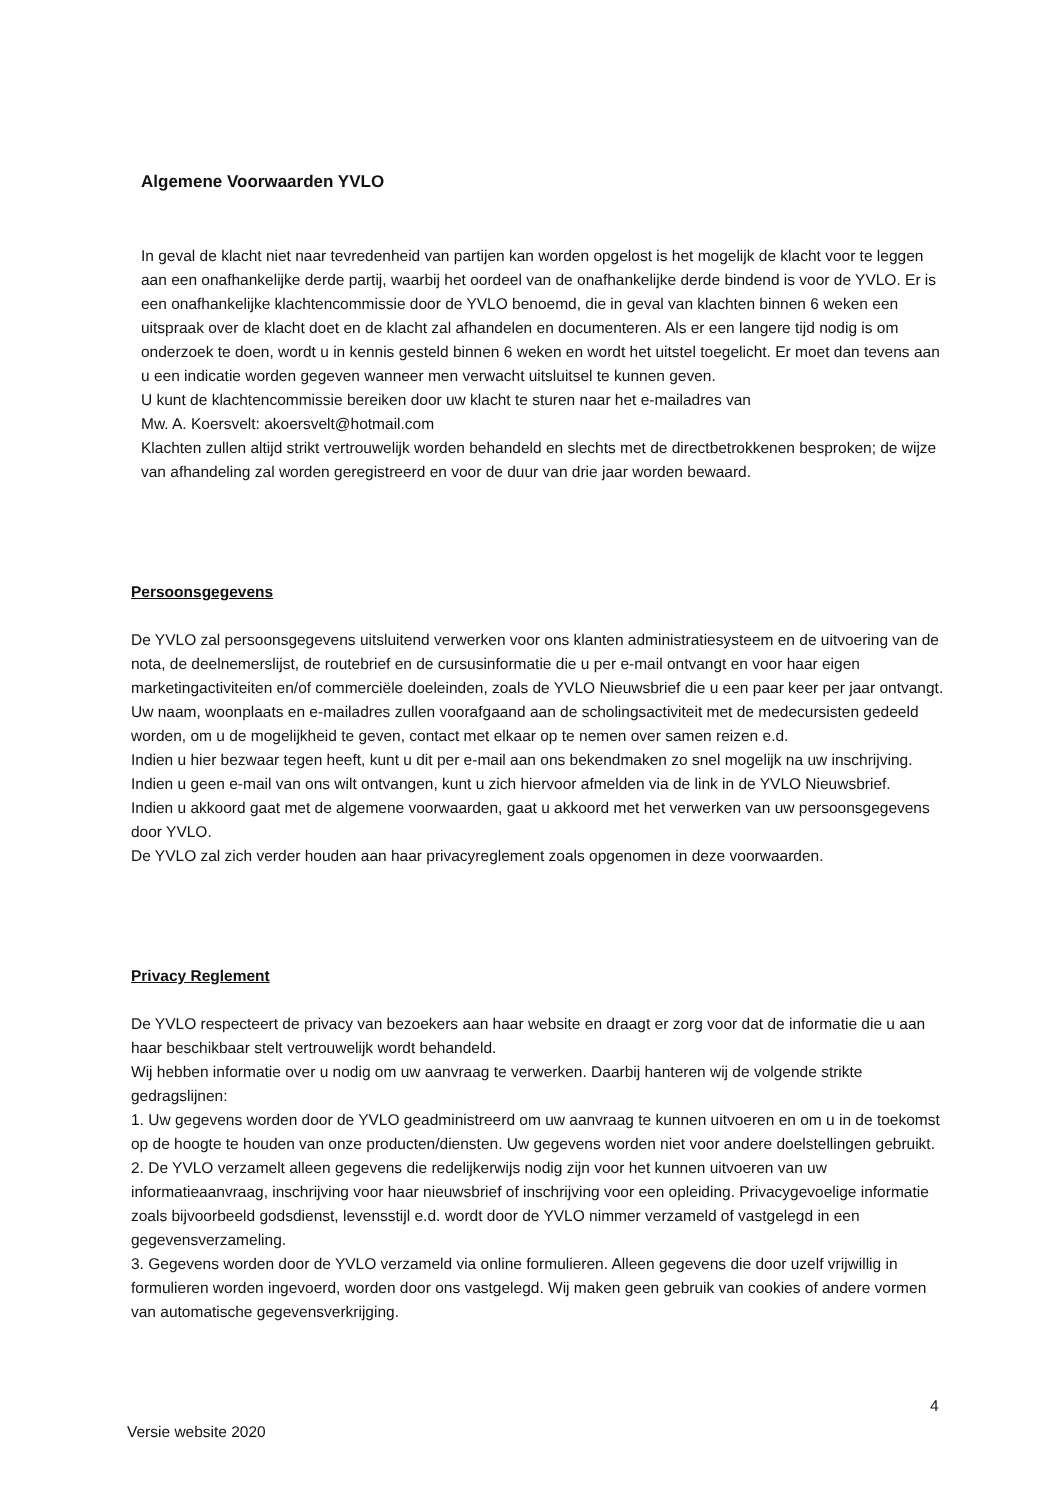Algemene Voorwaarden YVLO
In geval de klacht niet naar tevredenheid van partijen kan worden opgelost is het mogelijk de klacht voor te leggen aan een onafhankelijke derde partij, waarbij het oordeel van de onafhankelijke derde bindend is voor de YVLO. Er is een onafhankelijke klachtencommissie door de YVLO benoemd, die in geval van klachten binnen 6 weken een uitspraak over de klacht doet en de klacht zal afhandelen en documenteren. Als er een langere tijd nodig is om onderzoek te doen, wordt u in kennis gesteld binnen 6 weken en wordt het uitstel toegelicht. Er moet dan tevens aan u een indicatie worden gegeven wanneer men verwacht uitsluitsel te kunnen geven.
U kunt de klachtencommissie bereiken door uw klacht te sturen naar het e-mailadres van
Mw. A. Koersvelt: akoersvelt@hotmail.com
Klachten zullen altijd strikt vertrouwelijk worden behandeld en slechts met de directbetrokkenen besproken; de wijze van afhandeling zal worden geregistreerd en voor de duur van drie jaar worden bewaard.
Persoonsgegevens
De YVLO zal persoonsgegevens uitsluitend verwerken voor ons klanten administratiesysteem en de uitvoering van de nota, de deelnemerslijst, de routebrief en de cursusinformatie die u per e-mail ontvangt en voor haar eigen marketingactiviteiten en/of commerciële doeleinden, zoals de YVLO Nieuwsbrief die u een paar keer per jaar ontvangt. Uw naam, woonplaats en e-mailadres zullen voorafgaand aan de scholingsactiviteit met de medecursisten gedeeld worden, om u de mogelijkheid te geven, contact met elkaar op te nemen over samen reizen e.d.
Indien u hier bezwaar tegen heeft, kunt u dit per e-mail aan ons bekendmaken zo snel mogelijk na uw inschrijving. Indien u geen e-mail van ons wilt ontvangen, kunt u zich hiervoor afmelden via de link in de YVLO Nieuwsbrief.
Indien u akkoord gaat met de algemene voorwaarden, gaat u akkoord met het verwerken van uw persoonsgegevens door YVLO.
De YVLO zal zich verder houden aan haar privacyreglement zoals opgenomen in deze voorwaarden.
Privacy Reglement
De YVLO respecteert de privacy van bezoekers aan haar website en draagt er zorg voor dat de informatie die u aan haar beschikbaar stelt vertrouwelijk wordt behandeld.
Wij hebben informatie over u nodig om uw aanvraag te verwerken. Daarbij hanteren wij de volgende strikte gedragslijnen:
1. Uw gegevens worden door de YVLO geadministreerd om uw aanvraag te kunnen uitvoeren en om u in de toekomst op de hoogte te houden van onze producten/diensten. Uw gegevens worden niet voor andere doelstellingen gebruikt.
2. De YVLO verzamelt alleen gegevens die redelijkerwijs nodig zijn voor het kunnen uitvoeren van uw informatieaanvraag, inschrijving voor haar nieuwsbrief of inschrijving voor een opleiding. Privacygevoelige informatie zoals bijvoorbeeld godsdienst, levensstijl e.d. wordt door de YVLO nimmer verzameld of vastgelegd in een gegevensverzameling.
3. Gegevens worden door de YVLO verzameld via online formulieren. Alleen gegevens die door uzelf vrijwillig in formulieren worden ingevoerd, worden door ons vastgelegd. Wij maken geen gebruik van cookies of andere vormen van automatische gegevensverkrijging.
4
Versie website 2020